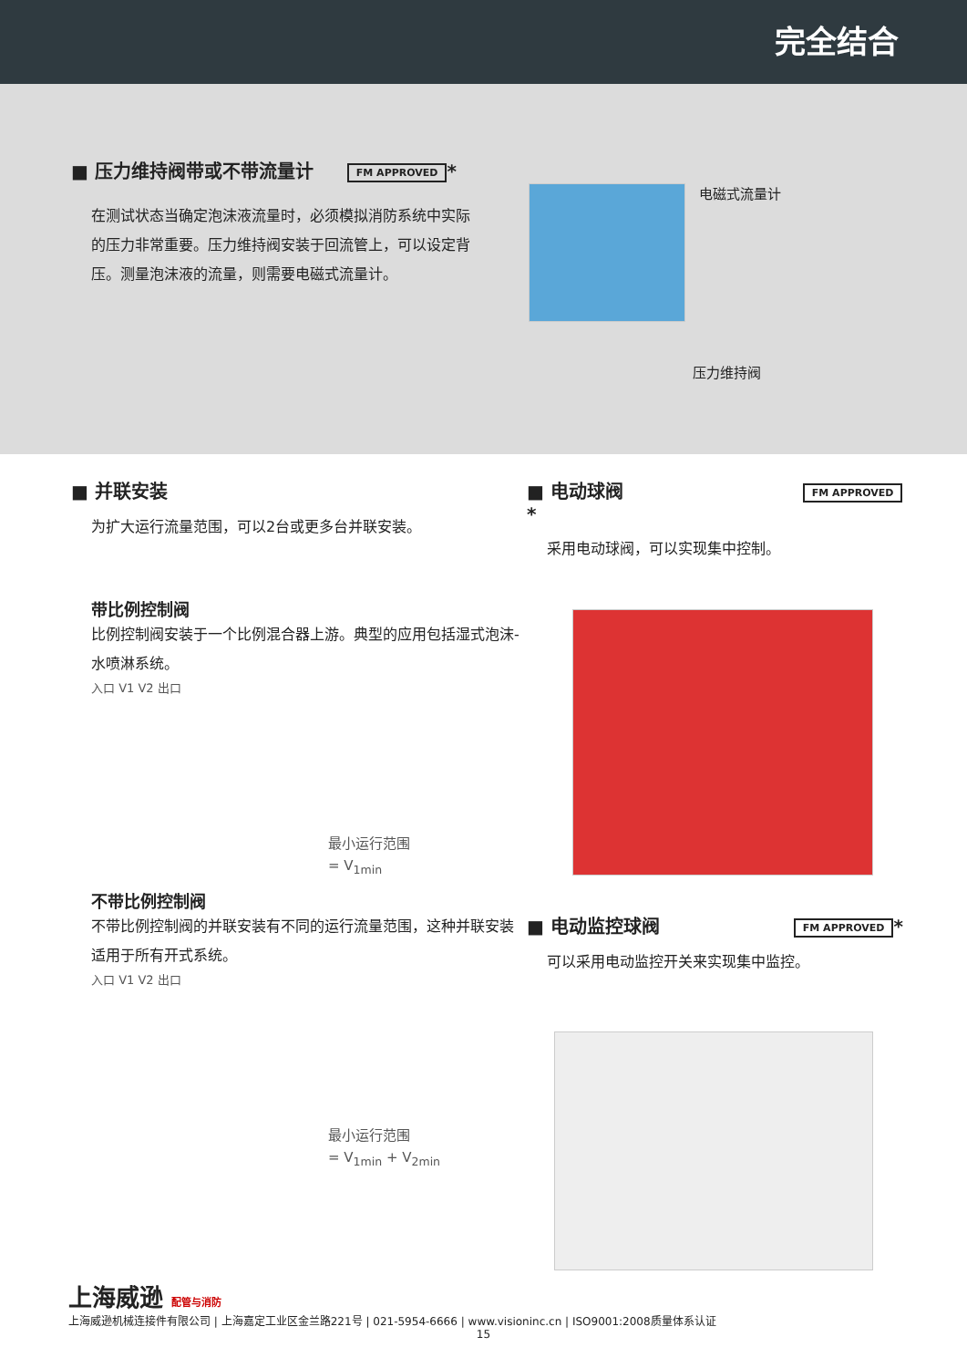完全结合
■ 压力维持阀带或不带流量计 FM APPROVED *
在测试状态当确定泡沫液流量时，必须模拟消防系统中实际的压力非常重要。压力维持阀安装于回流管上，可以设定背压。测量泡沫液的流量，则需要电磁式流量计。
电磁式流量计
压力维持阀
■ 并联安装
为扩大运行流量范围，可以2台或更多台并联安装。
带比例控制阀
比例控制阀安装于一个比例混合器上游。典型的应用包括湿式泡沫-水喷淋系统。
入口 V1 V2 出口
最小运行范围
= V<sub>1min</sub>
不带比例控制阀
不带比例控制阀的并联安装有不同的运行流量范围，这种并联安装适用于所有开式系统。
入口 V1 V2 出口
最小运行范围
= V<sub>1min</sub> + V<sub>2min</sub>
■ 电动球阀 FM APPROVED *
采用电动球阀，可以实现集中控制。
■ 电动监控球阀 FM APPROVED *
可以采用电动监控开关来实现集中监控。
上海威逊 配管与消防
上海威逊机械连接件有限公司 | 上海嘉定工业区金兰路221号 | 021-5954-6666 | www.visioninc.cn | ISO9001:2008质量体系认证
15